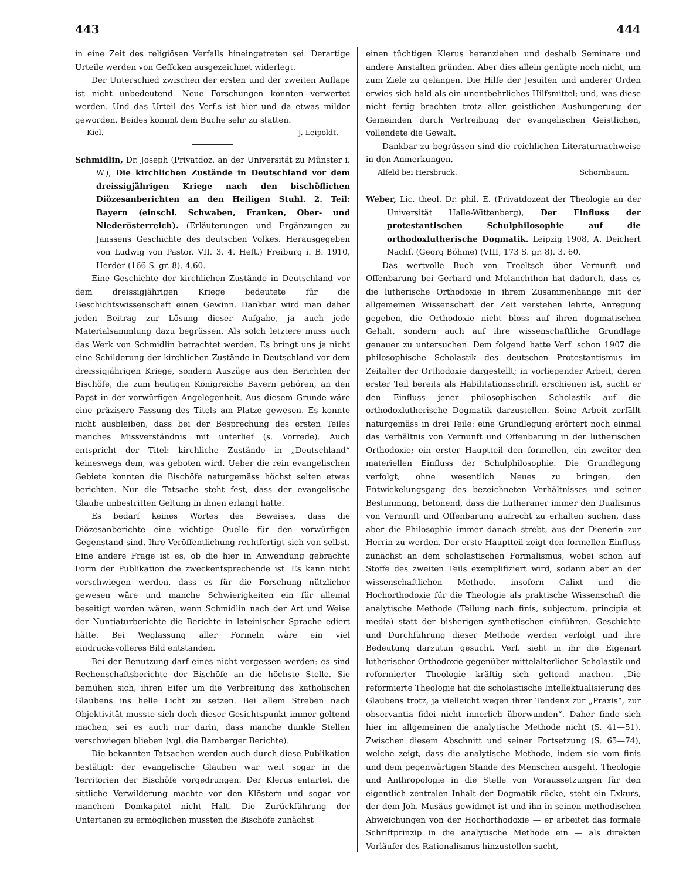443 444
in eine Zeit des religiösen Verfalls hineingetreten sei. Derartige Urteile werden von Geffcken ausgezeichnet widerlegt.
Der Unterschied zwischen der ersten und der zweiten Auflage ist nicht unbedeutend. Neue Forschungen konnten verwertet werden. Und das Urteil des Verf.s ist hier und da etwas milder geworden. Beides kommt dem Buche sehr zu statten.
Kiel. J. Leipoldt.
Schmidlin, Dr. Joseph (Privatdoz. an der Universität zu Münster i. W.), Die kirchlichen Zustände in Deutschland vor dem dreissigjährigen Kriege nach den bischöflichen Diözesanberichten an den Heiligen Stuhl. 2. Teil: Bayern (einschl. Schwaben, Franken, Ober- und Niederösterreich). (Erläuterungen und Ergänzungen zu Janssens Geschichte des deutschen Volkes. Herausgegeben von Ludwig von Pastor. VII. 3. 4. Heft.) Freiburg i. B. 1910, Herder (166 S. gr. 8). 4.60.
Eine Geschichte der kirchlichen Zustände in Deutschland vor dem dreissigjährigen Kriege bedeutete für die Geschichtswissenschaft einen Gewinn. Dankbar wird man daher jeden Beitrag zur Lösung dieser Aufgabe, ja auch jede Materialsammlung dazu begrüssen. Als solch letztere muss auch das Werk von Schmidlin betrachtet werden. Es bringt uns ja nicht eine Schilderung der kirchlichen Zustände in Deutschland vor dem dreissigjährigen Kriege, sondern Auszüge aus den Berichten der Bischöfe, die zum heutigen Königreiche Bayern gehören, an den Papst in der vorwürfigen Angelegenheit. Aus diesem Grunde wäre eine präzisere Fassung des Titels am Platze gewesen. Es konnte nicht ausbleiben, dass bei der Besprechung des ersten Teiles manches Missverständnis mit unterlief (s. Vorrede). Auch entspricht der Titel: kirchliche Zustände in „Deutschland“ keineswegs dem, was geboten wird. Ueber die rein evangelischen Gebiete konnten die Bischöfe naturgemäss höchst selten etwas berichten. Nur die Tatsache steht fest, dass der evangelische Glaube unbestritten Geltung in ihnen erlangt hatte.
Es bedarf keines Wortes des Beweises, dass die Diözesanberichte eine wichtige Quelle für den vorwürfigen Gegenstand sind. Ihre Veröffentlichung rechtfertigt sich von selbst. Eine andere Frage ist es, ob die hier in Anwendung gebrachte Form der Publikation die zweckentsprechende ist. Es kann nicht verschwiegen werden, dass es für die Forschung nützlicher gewesen wäre und manche Schwierigkeiten ein für allemal beseitigt worden wären, wenn Schmidlin nach der Art und Weise der Nuntiaturberichte die Berichte in lateinischer Sprache ediert hätte. Bei Weglassung aller Formeln wäre ein viel eindrucksvolleres Bild entstanden.
Bei der Benutzung darf eines nicht vergessen werden: es sind Rechenschaftsberichte der Bischöfe an die höchste Stelle. Sie bemühen sich, ihren Eifer um die Verbreitung des katholischen Glaubens ins helle Licht zu setzen. Bei allem Streben nach Objektivität musste sich doch dieser Gesichtspunkt immer geltend machen, sei es auch nur darin, dass manche dunkle Stellen verschwiegen blieben (vgl. die Bamberger Berichte).
Die bekannten Tatsachen werden auch durch diese Publikation bestätigt: der evangelische Glauben war weit sogar in die Territorien der Bischöfe vorgedrungen. Der Klerus entartet, die sittliche Verwilderung machte vor den Klöstern und sogar vor manchem Domkapitel nicht Halt. Die Zurückführung der Untertanen zu ermöglichen mussten die Bischöfe zunächst
einen tüchtigen Klerus heranziehen und deshalb Seminare und andere Anstalten gründen. Aber dies allein genügte noch nicht, um zum Ziele zu gelangen. Die Hilfe der Jesuiten und anderer Orden erwies sich bald als ein unentbehrliches Hilfsmittel; und, was diese nicht fertig brachten trotz aller geistlichen Aushungerung der Gemeinden durch Vertreibung der evangelischen Geistlichen, vollendete die Gewalt.
Dankbar zu begrüssen sind die reichlichen Literaturnachweise in den Anmerkungen.
Alfeld bei Hersbruck. Schornbaum.
Weber, Lic. theol. Dr. phil. E. (Privatdozent der Theologie an der Universität Halle-Wittenberg), Der Einfluss der protestantischen Schulphilosophie auf die orthodoxlutherische Dogmatik. Leipzig 1908, A. Deichert Nachf. (Georg Böhme) (VIII, 173 S. gr. 8). 3. 60.
Das wertvolle Buch von Troeltsch über Vernunft und Offenbarung bei Gerhard und Melanchthon hat dadurch, dass es die lutherische Orthodoxie in ihrem Zusammenhange mit der allgemeinen Wissenschaft der Zeit verstehen lehrte, Anregung gegeben, die Orthodoxie nicht bloss auf ihren dogmatischen Gehalt, sondern auch auf ihre wissenschaftliche Grundlage genauer zu untersuchen. Dem folgend hatte Verf. schon 1907 die philosophische Scholastik des deutschen Protestantismus im Zeitalter der Orthodoxie dargestellt; in vorliegender Arbeit, deren erster Teil bereits als Habilitationsschrift erschienen ist, sucht er den Einfluss jener philosophischen Scholastik auf die orthodoxlutherische Dogmatik darzustellen. Seine Arbeit zerfällt naturgemäss in drei Teile: eine Grundlegung erörtert noch einmal das Verhältnis von Vernunft und Offenbarung in der lutherischen Orthodoxie; ein erster Hauptteil den formellen, ein zweiter den materiellen Einfluss der Schulphilosophie. Die Grundlegung verfolgt, ohne wesentlich Neues zu bringen, den Entwickelungsgang des bezeichneten Verhältnisses und seiner Bestimmung, betonend, dass die Lutheraner immer den Dualismus von Vernunft und Offenbarung aufrecht zu erhalten suchen, dass aber die Philosophie immer danach strebt, aus der Dienerin zur Herrin zu werden. Der erste Hauptteil zeigt den formellen Einfluss zunächst an dem scholastischen Formalismus, wobei schon auf Stoffe des zweiten Teils exemplifiziert wird, sodann aber an der wissenschaftlichen Methode, insofern Calixt und die Hochorthodoxie für die Theologie als praktische Wissenschaft die analytische Methode (Teilung nach finis, subjectum, principia et media) statt der bisherigen synthetischen einführen. Geschichte und Durchführung dieser Methode werden verfolgt und ihre Bedeutung darzutun gesucht. Verf. sieht in ihr die Eigenart lutherischer Orthodoxie gegenüber mittelalterlicher Scholastik und reformierter Theologie kräftig sich geltend machen. „Die reformierte Theologie hat die scholastische Intellektualisierung des Glaubens trotz, ja vielleicht wegen ihrer Tendenz zur „Praxis“, zur observantia fidei nicht innerlich überwunden“. Daher finde sich hier im allgemeinen die analytische Methode nicht (S. 41—51). Zwischen diesem Abschnitt und seiner Fortsetzung (S. 65—74), welche zeigt, dass die analytische Methode, indem sie vom finis und dem gegenwärtigen Stande des Menschen ausgeht, Theologie und Anthropologie in die Stelle von Voraussetzungen für den eigentlich zentralen Inhalt der Dogmatik rücke, steht ein Exkurs, der dem Joh. Musäus gewidmet ist und ihn in seinen methodischen Abweichungen von der Hochorthodoxie — er arbeitet das formale Schriftprinzip in die analytische Methode ein — als direkten Vorläufer des Rationalismus hinzustellen sucht,